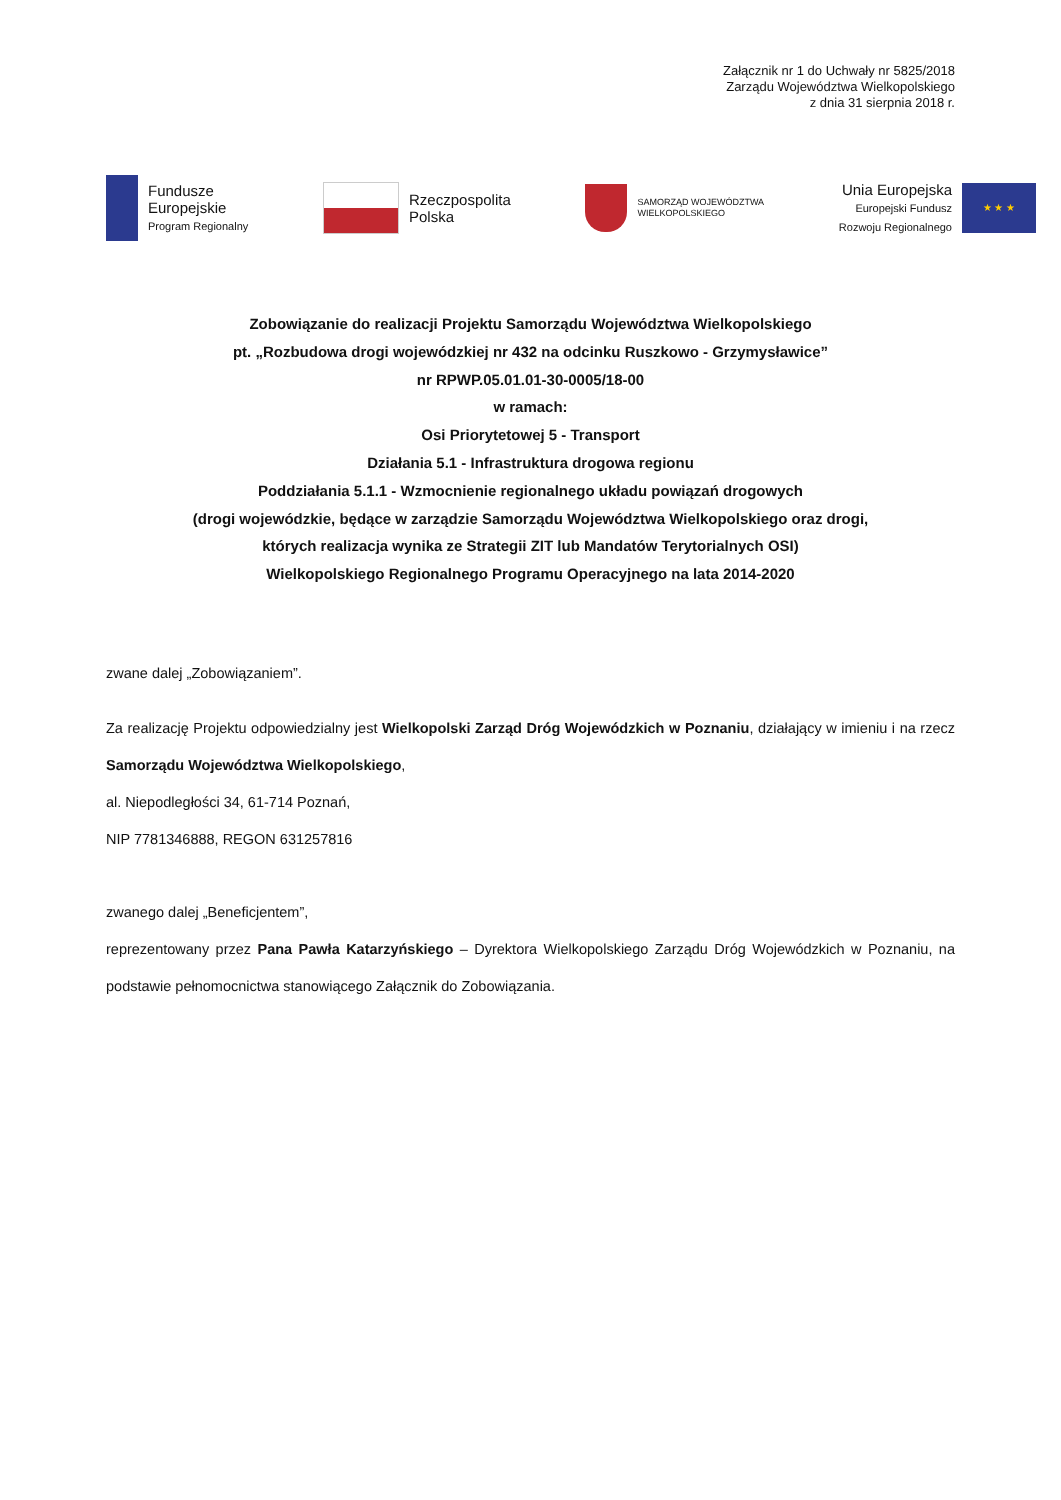Załącznik nr 1 do Uchwały nr 5825/2018
Zarządu Województwa Wielkopolskiego
z dnia 31 sierpnia 2018 r.
Fundusze
Europejskie
Program Regionalny
Rzeczpospolita
Polska
SAMORZĄD WOJEWÓDZTWA
WIELKOPOLSKIEGO
Unia Europejska
Europejski Fundusz
Rozwoju Regionalnego
★ ★ ★
Zobowiązanie do realizacji Projektu Samorządu Województwa Wielkopolskiego
pt. „Rozbudowa drogi wojewódzkiej nr 432 na odcinku Ruszkowo - Grzymysławice”
nr RPWP.05.01.01-30-0005/18-00
w ramach:
Osi Priorytetowej 5 - Transport
Działania 5.1 - Infrastruktura drogowa regionu
Poddziałania 5.1.1 - Wzmocnienie regionalnego układu powiązań drogowych
(drogi wojewódzkie, będące w zarządzie Samorządu Województwa Wielkopolskiego oraz drogi,
których realizacja wynika ze Strategii ZIT lub Mandatów Terytorialnych OSI)
Wielkopolskiego Regionalnego Programu Operacyjnego na lata 2014-2020
zwane dalej „Zobowiązaniem”.
Za realizację Projektu odpowiedzialny jest Wielkopolski Zarząd Dróg Wojewódzkich w Poznaniu, działający w imieniu i na rzecz Samorządu Województwa Wielkopolskiego,
al. Niepodległości 34, 61-714 Poznań,
NIP 7781346888, REGON 631257816
zwanego dalej „Beneficjentem”,
reprezentowany przez Pana Pawła Katarzyńskiego – Dyrektora Wielkopolskiego Zarządu Dróg Wojewódzkich w Poznaniu, na podstawie pełnomocnictwa stanowiącego Załącznik do Zobowiązania.